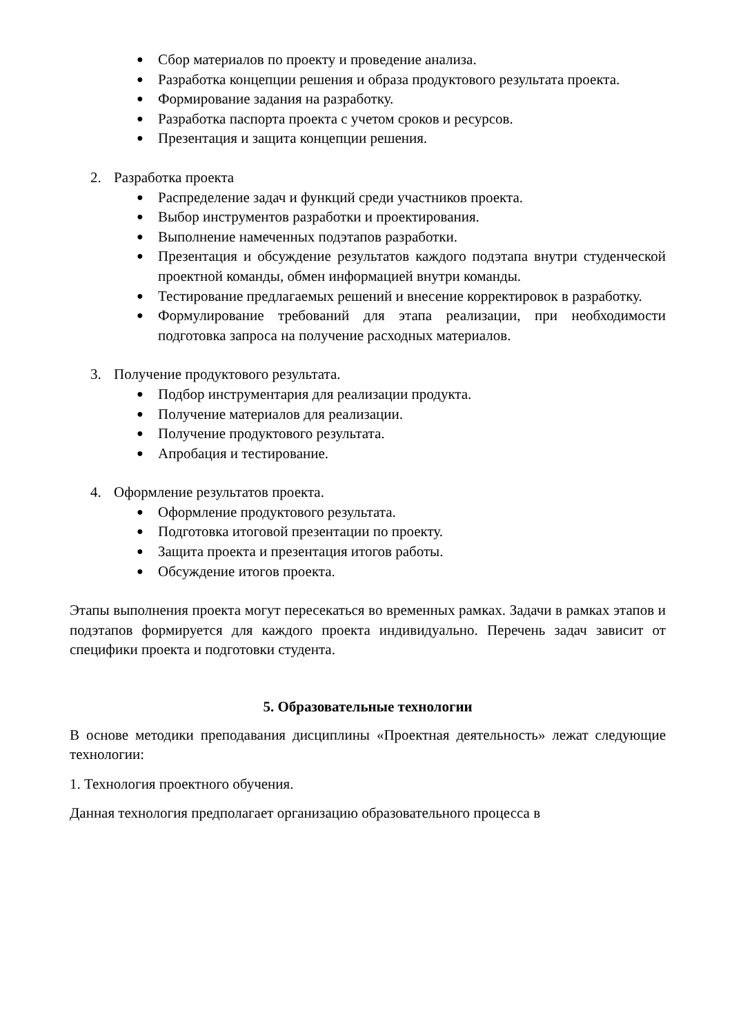● Сбор материалов по проекту и проведение анализа.
● Разработка концепции решения и образа продуктового результата проекта.
● Формирование задания на разработку.
● Разработка паспорта проекта с учетом сроков и ресурсов.
● Презентация и защита концепции решения.
2. Разработка проекта
● Распределение задач и функций среди участников проекта.
● Выбор инструментов разработки и проектирования.
● Выполнение намеченных подэтапов разработки.
● Презентация и обсуждение результатов каждого подэтапа внутри студенческой проектной команды, обмен информацией внутри команды.
● Тестирование предлагаемых решений и внесение корректировок в разработку.
● Формулирование требований для этапа реализации, при необходимости подготовка запроса на получение расходных материалов.
3. Получение продуктового результата.
● Подбор инструментария для реализации продукта.
● Получение материалов для реализации.
● Получение продуктового результата.
● Апробация и тестирование.
4. Оформление результатов проекта.
● Оформление продуктового результата.
● Подготовка итоговой презентации по проекту.
● Защита проекта и презентация итогов работы.
● Обсуждение итогов проекта.
Этапы выполнения проекта могут пересекаться во временных рамках. Задачи в рамках этапов и подэтапов формируется для каждого проекта индивидуально. Перечень задач зависит от специфики проекта и подготовки студента.
5. Образовательные технологии
В основе методики преподавания дисциплины «Проектная деятельность» лежат следующие технологии:
1. Технология проектного обучения.
Данная технология предполагает организацию образовательного процесса в